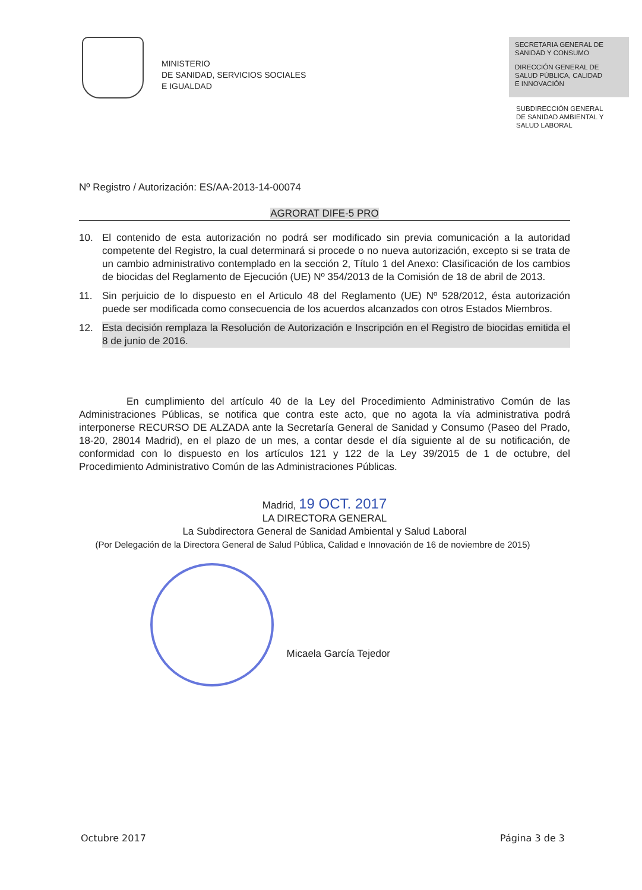MINISTERIO
DE SANIDAD, SERVICIOS SOCIALES
E IGUALDAD
SECRETARIA GENERAL DE
SANIDAD Y CONSUMO
DIRECCIÓN GENERAL DE
SALUD PÚBLICA, CALIDAD
E INNOVACIÓN
SUBDIRECCIÓN GENERAL
DE SANIDAD AMBIENTAL Y
SALUD LABORAL
Nº Registro / Autorización: ES/AA-2013-14-00074
AGRORAT DIFE-5 PRO
10. El contenido de esta autorización no podrá ser modificado sin previa comunicación a la autoridad competente del Registro, la cual determinará si procede o no nueva autorización, excepto si se trata de un cambio administrativo contemplado en la sección 2, Título 1 del Anexo: Clasificación de los cambios de biocidas del Reglamento de Ejecución (UE) Nº 354/2013 de la Comisión de 18 de abril de 2013.
11. Sin perjuicio de lo dispuesto en el Articulo 48 del Reglamento (UE) Nº 528/2012, ésta autorización puede ser modificada como consecuencia de los acuerdos alcanzados con otros Estados Miembros.
12. Esta decisión remplaza la Resolución de Autorización e Inscripción en el Registro de biocidas emitida el 8 de junio de 2016.
En cumplimiento del artículo 40 de la Ley del Procedimiento Administrativo Común de las Administraciones Públicas, se notifica que contra este acto, que no agota la vía administrativa podrá interponerse RECURSO DE ALZADA ante la Secretaría General de Sanidad y Consumo (Paseo del Prado, 18-20, 28014 Madrid), en el plazo de un mes, a contar desde el día siguiente al de su notificación, de conformidad con lo dispuesto en los artículos 121 y 122 de la Ley 39/2015 de 1 de octubre, del Procedimiento Administrativo Común de las Administraciones Públicas.
Madrid, 19 OCT. 2017
LA DIRECTORA GENERAL
La Subdirectora General de Sanidad Ambiental y Salud Laboral
(Por Delegación de la Directora General de Salud Pública, Calidad e Innovación de 16 de noviembre de 2015)
Micaela García Tejedor
Octubre 2017 Página 3 de 3